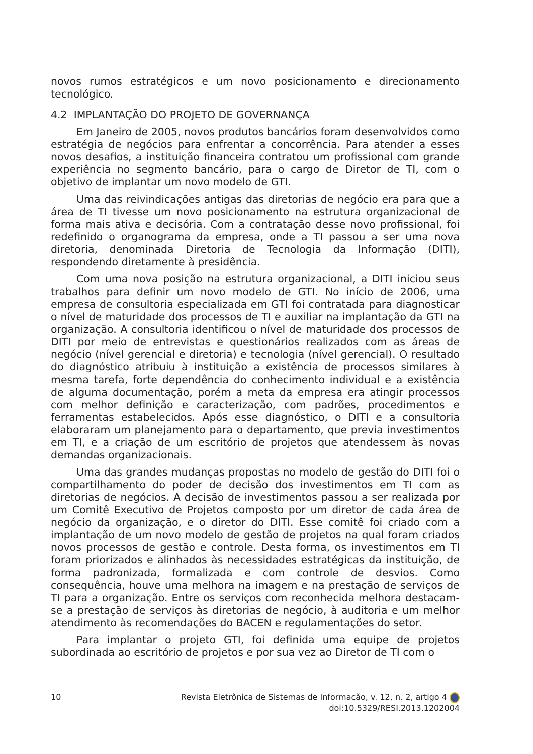novos rumos estratégicos e um novo posicionamento e direcionamento tecnológico.
4.2 IMPLANTAÇÃO DO PROJETO DE GOVERNANÇA
Em Janeiro de 2005, novos produtos bancários foram desenvolvidos como estratégia de negócios para enfrentar a concorrência. Para atender a esses novos desafios, a instituição financeira contratou um profissional com grande experiência no segmento bancário, para o cargo de Diretor de TI, com o objetivo de implantar um novo modelo de GTI.
Uma das reivindicações antigas das diretorias de negócio era para que a área de TI tivesse um novo posicionamento na estrutura organizacional de forma mais ativa e decisória. Com a contratação desse novo profissional, foi redefinido o organograma da empresa, onde a TI passou a ser uma nova diretoria, denominada Diretoria de Tecnologia da Informação (DITI), respondendo diretamente à presidência.
Com uma nova posição na estrutura organizacional, a DITI iniciou seus trabalhos para definir um novo modelo de GTI. No início de 2006, uma empresa de consultoria especializada em GTI foi contratada para diagnosticar o nível de maturidade dos processos de TI e auxiliar na implantação da GTI na organização. A consultoria identificou o nível de maturidade dos processos de DITI por meio de entrevistas e questionários realizados com as áreas de negócio (nível gerencial e diretoria) e tecnologia (nível gerencial). O resultado do diagnóstico atribuiu à instituição a existência de processos similares à mesma tarefa, forte dependência do conhecimento individual e a existência de alguma documentação, porém a meta da empresa era atingir processos com melhor definição e caracterização, com padrões, procedimentos e ferramentas estabelecidos. Após esse diagnóstico, o DITI e a consultoria elaboraram um planejamento para o departamento, que previa investimentos em TI, e a criação de um escritório de projetos que atendessem às novas demandas organizacionais.
Uma das grandes mudanças propostas no modelo de gestão do DITI foi o compartilhamento do poder de decisão dos investimentos em TI com as diretorias de negócios. A decisão de investimentos passou a ser realizada por um Comitê Executivo de Projetos composto por um diretor de cada área de negócio da organização, e o diretor do DITI. Esse comitê foi criado com a implantação de um novo modelo de gestão de projetos na qual foram criados novos processos de gestão e controle. Desta forma, os investimentos em TI foram priorizados e alinhados às necessidades estratégicas da instituição, de forma padronizada, formalizada e com controle de desvios. Como consequência, houve uma melhora na imagem e na prestação de serviços de TI para a organização. Entre os serviços com reconhecida melhora destacam-se a prestação de serviços às diretorias de negócio, à auditoria e um melhor atendimento às recomendações do BACEN e regulamentações do setor.
Para implantar o projeto GTI, foi definida uma equipe de projetos subordinada ao escritório de projetos e por sua vez ao Diretor de TI com o
10 Revista Eletrônica de Sistemas de Informação, v. 12, n. 2, artigo 4
doi:10.5329/RESI.2013.1202004